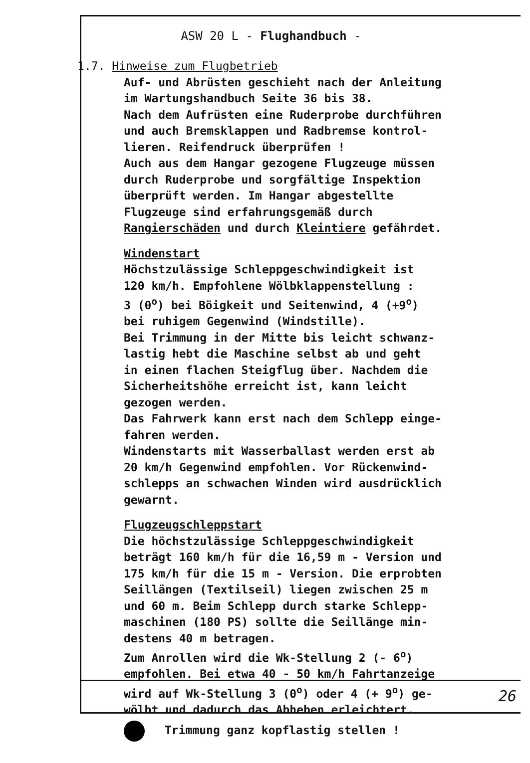ASW 20 L - Flughandbuch -
1.7. Hinweise zum Flugbetrieb
Auf- und Abrüsten geschieht nach der Anleitung
im Wartungshandbuch Seite 36 bis 38.
Nach dem Aufrüsten eine Ruderprobe durchführen
und auch Bremsklappen und Radbremse kontrol-
lieren. Reifendruck überprüfen !
Auch aus dem Hangar gezogene Flugzeuge müssen
durch Ruderprobe und sorgfältige Inspektion
überprüft werden. Im Hangar abgestellte
Flugzeuge sind erfahrungsgemäß durch
Rangierschäden und durch Kleintiere gefährdet.
Windenstart
Höchstzulässige Schleppgeschwindigkeit ist
120 km/h. Empfohlene Wölbklappenstellung :
3 (0<sup>o</sup>) bei Böigkeit und Seitenwind, 4 (+9<sup>o</sup>)
bei ruhigem Gegenwind (Windstille).
Bei Trimmung in der Mitte bis leicht schwanz-
lastig hebt die Maschine selbst ab und geht
in einen flachen Steigflug über. Nachdem die
Sicherheitshöhe erreicht ist, kann leicht
gezogen werden.
Das Fahrwerk kann erst nach dem Schlepp einge-
fahren werden.
Windenstarts mit Wasserballast werden erst ab
20 km/h Gegenwind empfohlen. Vor Rückenwind-
schlepps an schwachen Winden wird ausdrücklich
gewarnt.
Flugzeugschleppstart
Die höchstzulässige Schleppgeschwindigkeit
beträgt 160 km/h für die 16,59 m - Version und
175 km/h für die 15 m - Version. Die erprobten
Seillängen (Textilseil) liegen zwischen 25 m
und 60 m. Beim Schlepp durch starke Schlepp-
maschinen (180 PS) sollte die Seillänge min-
destens 40 m betragen.
Zum Anrollen wird die Wk-Stellung 2 (- 6<sup>o</sup>)
empfohlen. Bei etwa 40 - 50 km/h Fahrtanzeige
wird auf Wk-Stellung 3 (0<sup>o</sup>) oder 4 (+ 9<sup>o</sup>) ge-
wölbt und dadurch das Abheben erleichtert.
Trimmung ganz kopflastig stellen !
26